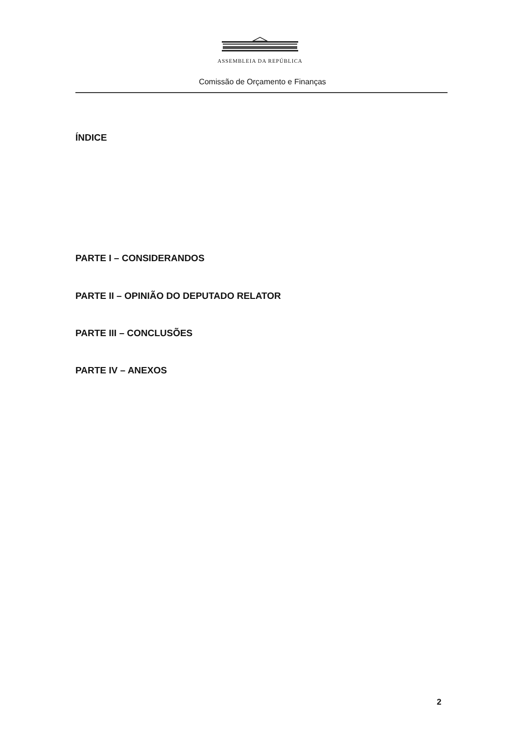ASSEMBLEIA DA REPÚBLICA
Comissão de Orçamento e Finanças
ÍNDICE
PARTE I – CONSIDERANDOS
PARTE II – OPINIÃO DO DEPUTADO RELATOR
PARTE III – CONCLUSÕES
PARTE IV – ANEXOS
2